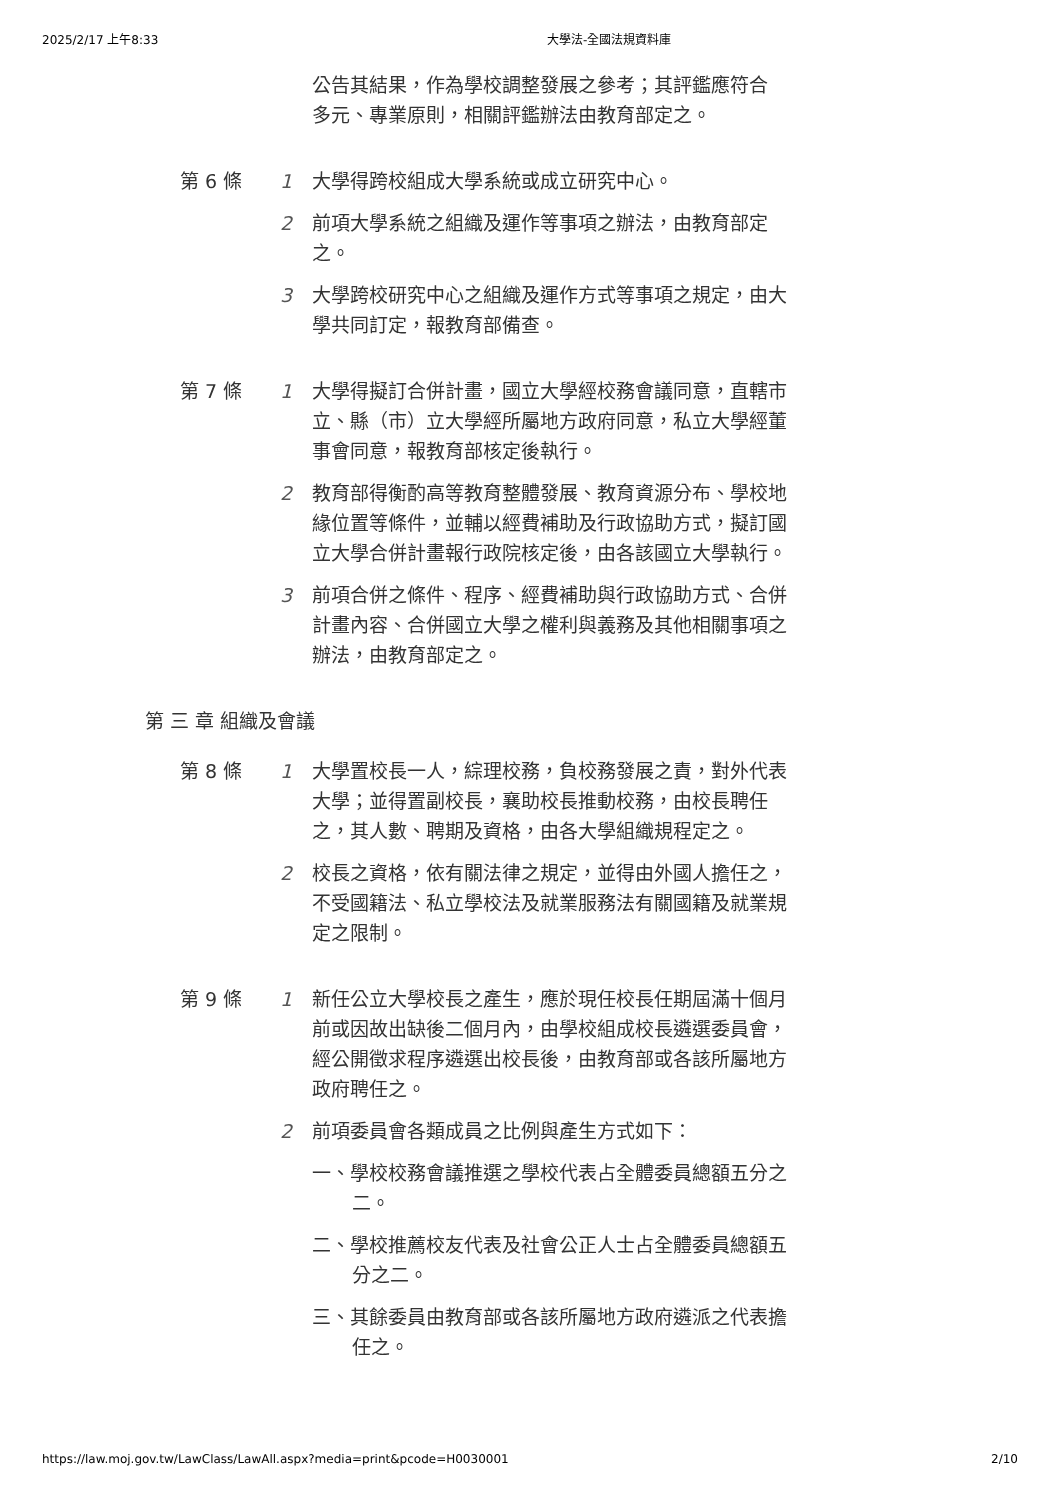2025/2/17 上午8:33 大學法-全國法規資料庫
公告其結果，作為學校調整發展之參考；其評鑑應符合多元、專業原則，相關評鑑辦法由教育部定之。
第 6 條 1 大學得跨校組成大學系統或成立研究中心。
2 前項大學系統之組織及運作等事項之辦法，由教育部定之。
3 大學跨校研究中心之組織及運作方式等事項之規定，由大學共同訂定，報教育部備查。
第 7 條 1 大學得擬訂合併計畫，國立大學經校務會議同意，直轄市立、縣（市）立大學經所屬地方政府同意，私立大學經董事會同意，報教育部核定後執行。
2 教育部得衡酌高等教育整體發展、教育資源分布、學校地緣位置等條件，並輔以經費補助及行政協助方式，擬訂國立大學合併計畫報行政院核定後，由各該國立大學執行。
3 前項合併之條件、程序、經費補助與行政協助方式、合併計畫內容、合併國立大學之權利與義務及其他相關事項之辦法，由教育部定之。
第 三 章 組織及會議
第 8 條 1 大學置校長一人，綜理校務，負校務發展之責，對外代表大學；並得置副校長，襄助校長推動校務，由校長聘任之，其人數、聘期及資格，由各大學組織規程定之。
2 校長之資格，依有關法律之規定，並得由外國人擔任之，不受國籍法、私立學校法及就業服務法有關國籍及就業規定之限制。
第 9 條 1 新任公立大學校長之產生，應於現任校長任期屆滿十個月前或因故出缺後二個月內，由學校組成校長遴選委員會，經公開徵求程序遴選出校長後，由教育部或各該所屬地方政府聘任之。
2 前項委員會各類成員之比例與產生方式如下：
一、學校校務會議推選之學校代表占全體委員總額五分之二。
二、學校推薦校友代表及社會公正人士占全體委員總額五分之二。
三、其餘委員由教育部或各該所屬地方政府遴派之代表擔任之。
https://law.moj.gov.tw/LawClass/LawAll.aspx?media=print&pcode=H0030001 2/10